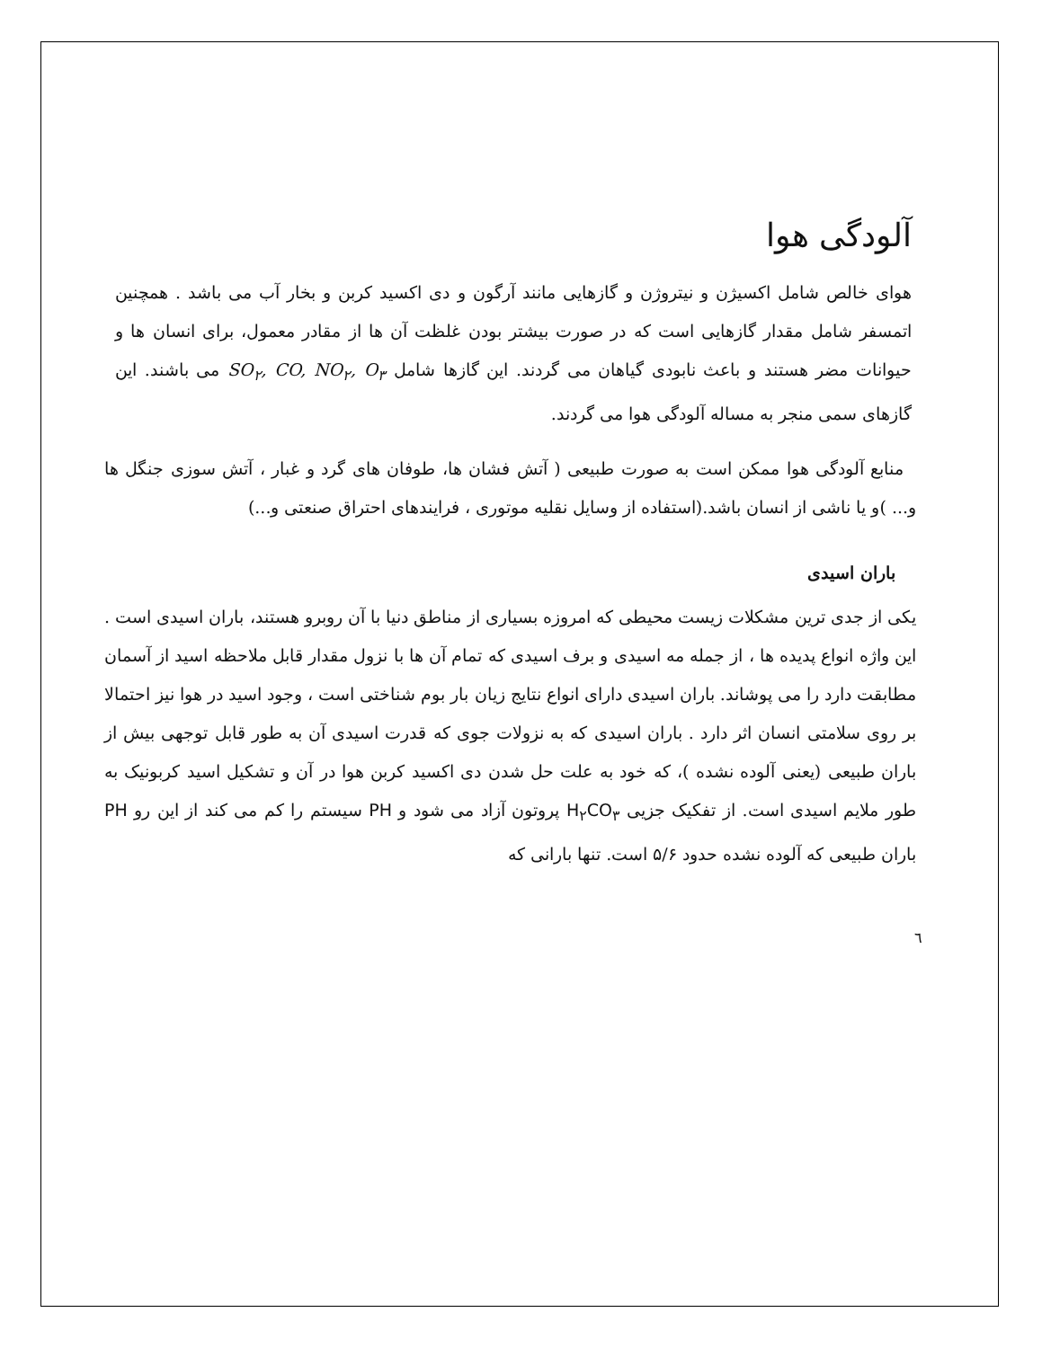آلودگی هوا
هوای خالص شامل اکسیژن و نیتروژن و گازهایی مانند آرگون و دی اکسید کربن و بخار آب می باشد . همچنین اتمسفر شامل مقدار گازهایی است که در صورت بیشتر بودن غلظت آن ها از مقادر معمول، برای انسان ها و حیوانات مضر هستند و باعث نابودی گیاهان می گردند. این گازها شامل SO<sub>۲</sub>, CO, NO<sub>۲</sub>, O<sub>۳</sub> می باشند. این گازهای سمی منجر به مساله آلودگی هوا می گردند.
منابع آلودگی هوا ممکن است به صورت طبیعی ( آتش فشان ها، طوفان های گرد و غبار ، آتش سوزی جنگل ها و... )و یا ناشی از انسان باشد.(استفاده از وسایل نقلیه موتوری ، فرایندهای احتراق صنعتی و...)
باران اسیدی
یکی از جدی ترین مشکلات زیست محیطی که امروزه بسیاری از مناطق دنیا با آن روبرو هستند، باران اسیدی است . این واژه انواع پدیده ها ، از جمله مه اسیدی و برف اسیدی که تمام آن ها با نزول مقدار قابل ملاحظه اسید از آسمان مطابقت دارد را می پوشاند. باران اسیدی دارای انواع نتایج زیان بار بوم شناختی است ، وجود اسید در هوا نیز احتمالا بر روی سلامتی انسان اثر دارد . باران اسیدی که به نزولات جوی که قدرت اسیدی آن به طور قابل توجهی بیش از باران طبیعی (یعنی آلوده نشده )، که خود به علت حل شدن دی اکسید کربن هوا در آن و تشکیل اسید کربونیک به طور ملایم اسیدی است. از تفکیک جزیی H<sub>۲</sub>CO<sub>۳</sub> پروتون آزاد می شود و PH سیستم را کم می کند از این رو PH باران طبیعی که آلوده نشده حدود ۵/۶ است. تنها بارانی که
٦